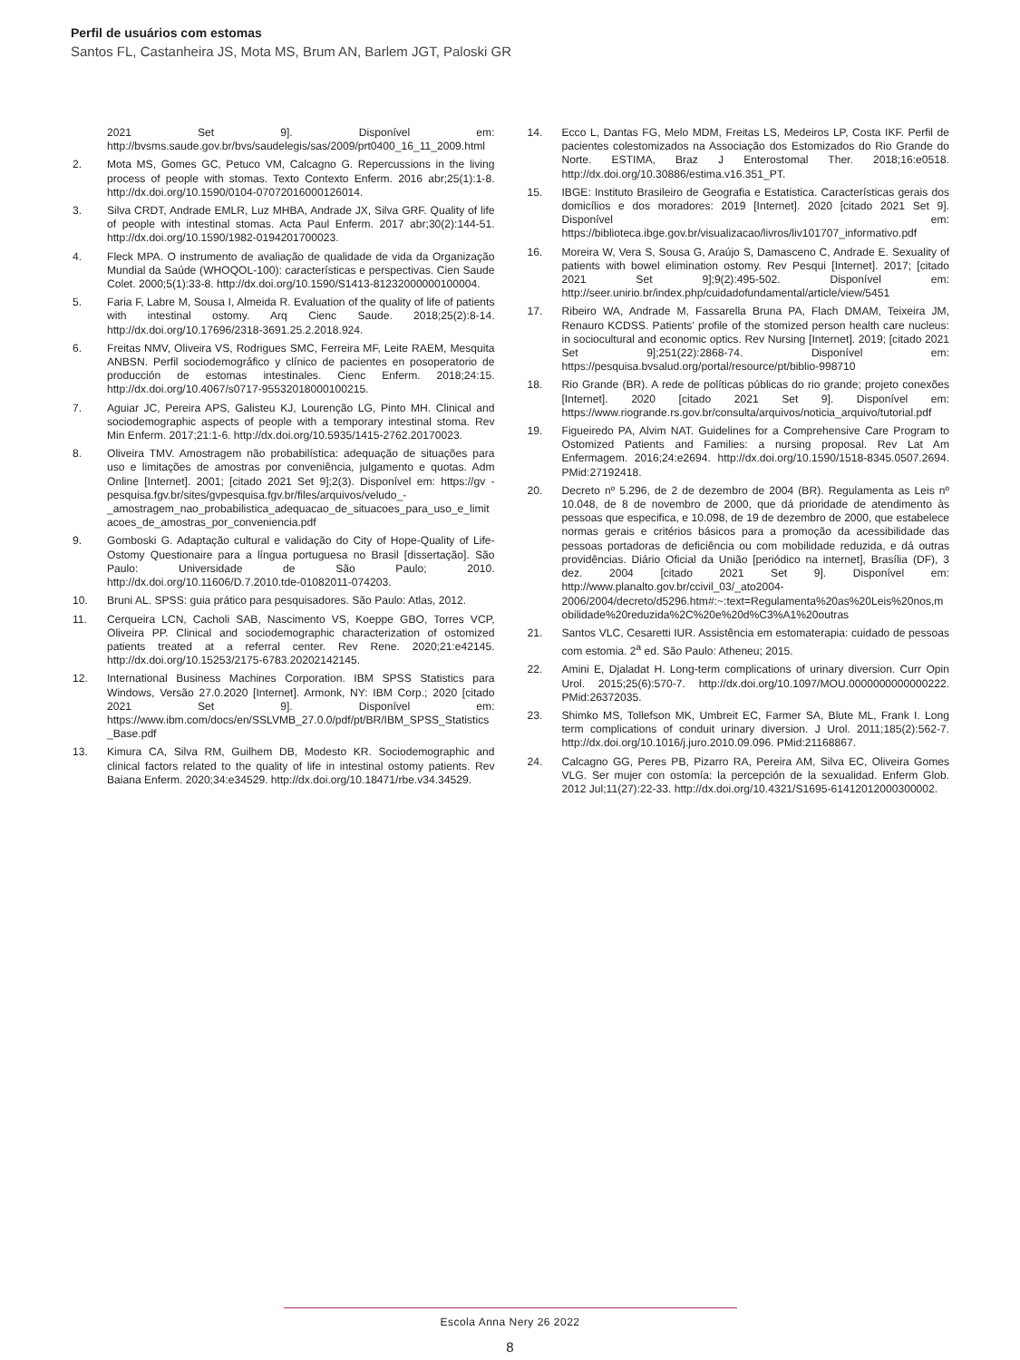Perfil de usuários com estomas
Santos FL, Castanheira JS, Mota MS, Brum AN, Barlem JGT, Paloski GR
2021 Set 9]. Disponível em: http://bvsms.saude.gov.br/bvs/saudelegis/sas/2009/prt0400_16_11_2009.html
2. Mota MS, Gomes GC, Petuco VM, Calcagno G. Repercussions in the living process of people with stomas. Texto Contexto Enferm. 2016 abr;25(1):1-8. http://dx.doi.org/10.1590/0104-07072016000126014.
3. Silva CRDT, Andrade EMLR, Luz MHBA, Andrade JX, Silva GRF. Quality of life of people with intestinal stomas. Acta Paul Enferm. 2017 abr;30(2):144-51. http://dx.doi.org/10.1590/1982-0194201700023.
4. Fleck MPA. O instrumento de avaliação de qualidade de vida da Organização Mundial da Saúde (WHOQOL-100): características e perspectivas. Cien Saude Colet. 2000;5(1):33-8. http://dx.doi.org/10.1590/S1413-81232000000100004.
5. Faria F, Labre M, Sousa I, Almeida R. Evaluation of the quality of life of patients with intestinal ostomy. Arq Cienc Saude. 2018;25(2):8-14. http://dx.doi.org/10.17696/2318-3691.25.2.2018.924.
6. Freitas NMV, Oliveira VS, Rodrigues SMC, Ferreira MF, Leite RAEM, Mesquita ANBSN. Perfil sociodemográfico y clínico de pacientes en posoperatorio de producción de estomas intestinales. Cienc Enferm. 2018;24:15. http://dx.doi.org/10.4067/s0717-95532018000100215.
7. Aguiar JC, Pereira APS, Galisteu KJ, Lourenção LG, Pinto MH. Clinical and sociodemographic aspects of people with a temporary intestinal stoma. Rev Min Enferm. 2017;21:1-6. http://dx.doi.org/10.5935/1415-2762.20170023.
8. Oliveira TMV. Amostragem não probabilística: adequação de situações para uso e limitações de amostras por conveniência, julgamento e quotas. Adm Online [Internet]. 2001; [citado 2021 Set 9];2(3). Disponível em: https://gv - pesquisa.fgv.br/sites/gvpesquisa.fgv.br/files/arquivos/veludo_-_amostragem_nao_probabilistica_adequacao_de_situacoes_para_uso_e_limitacoes_de_amostras_por_conveniencia.pdf
9. Gomboski G. Adaptação cultural e validação do City of Hope-Quality of Life-Ostomy Questionaire para a língua portuguesa no Brasil [dissertação]. São Paulo: Universidade de São Paulo; 2010. http://dx.doi.org/10.11606/D.7.2010.tde-01082011-074203.
10. Bruni AL. SPSS: guia prático para pesquisadores. São Paulo: Atlas, 2012.
11. Cerqueira LCN, Cacholi SAB, Nascimento VS, Koeppe GBO, Torres VCP, Oliveira PP. Clinical and sociodemographic characterization of ostomized patients treated at a referral center. Rev Rene. 2020;21:e42145. http://dx.doi.org/10.15253/2175-6783.20202142145.
12. International Business Machines Corporation. IBM SPSS Statistics para Windows, Versão 27.0.2020 [Internet]. Armonk, NY: IBM Corp.; 2020 [citado 2021 Set 9]. Disponível em: https://www.ibm.com/docs/en/SSLVMB_27.0.0/pdf/pt/BR/IBM_SPSS_Statistics_Base.pdf
13. Kimura CA, Silva RM, Guilhem DB, Modesto KR. Sociodemographic and clinical factors related to the quality of life in intestinal ostomy patients. Rev Baiana Enferm. 2020;34:e34529. http://dx.doi.org/10.18471/rbe.v34.34529.
14. Ecco L, Dantas FG, Melo MDM, Freitas LS, Medeiros LP, Costa IKF. Perfil de pacientes colestomizados na Associação dos Estomizados do Rio Grande do Norte. ESTIMA, Braz J Enterostomal Ther. 2018;16:e0518. http://dx.doi.org/10.30886/estima.v16.351_PT.
15. IBGE: Instituto Brasileiro de Geografia e Estatistica. Características gerais dos domicílios e dos moradores: 2019 [Internet]. 2020 [citado 2021 Set 9]. Disponível em: https://biblioteca.ibge.gov.br/visualizacao/livros/liv101707_informativo.pdf
16. Moreira W, Vera S, Sousa G, Araújo S, Damasceno C, Andrade E. Sexuality of patients with bowel elimination ostomy. Rev Pesqui [Internet]. 2017; [citado 2021 Set 9];9(2):495-502. Disponível em: http://seer.unirio.br/index.php/cuidadofundamental/article/view/5451
17. Ribeiro WA, Andrade M, Fassarella Bruna PA, Flach DMAM, Teixeira JM, Renauro KCDSS. Patients’ profile of the stomized person health care nucleus: in sociocultural and economic optics. Rev Nursing [Internet]. 2019; [citado 2021 Set 9];251(22):2868-74. Disponível em: https://pesquisa.bvsalud.org/portal/resource/pt/biblio-998710
18. Rio Grande (BR). A rede de políticas públicas do rio grande; projeto conexões [Internet]. 2020 [citado 2021 Set 9]. Disponível em: https://www.riogrande.rs.gov.br/consulta/arquivos/noticia_arquivo/tutorial.pdf
19. Figueiredo PA, Alvim NAT. Guidelines for a Comprehensive Care Program to Ostomized Patients and Families: a nursing proposal. Rev Lat Am Enfermagem. 2016;24:e2694. http://dx.doi.org/10.1590/1518-8345.0507.2694. PMid:27192418.
20. Decreto nº 5.296, de 2 de dezembro de 2004 (BR). Regulamenta as Leis nº 10.048, de 8 de novembro de 2000, que dá prioridade de atendimento às pessoas que especifica, e 10.098, de 19 de dezembro de 2000, que estabelece normas gerais e critérios básicos para a promoção da acessibilidade das pessoas portadoras de deficiência ou com mobilidade reduzida, e dá outras providências. Diário Oficial da União [periódico na internet], Brasília (DF), 3 dez. 2004 [citado 2021 Set 9]. Disponível em: http://www.planalto.gov.br/ccivil_03/_ato2004-2006/2004/decreto/d5296.htm#:~:text=Regulamenta%20as%20Leis%20nos,mobilidade%20reduzida%2C%20e%20d%C3%A1%20outras
21. Santos VLC, Cesaretti IUR. Assistência em estomaterapia: cuidado de pessoas com estomia. 2<sup>a</sup> ed. São Paulo: Atheneu; 2015.
22. Amini E, Djaladat H. Long-term complications of urinary diversion. Curr Opin Urol. 2015;25(6):570-7. http://dx.doi.org/10.1097/MOU.0000000000000222. PMid:26372035.
23. Shimko MS, Tollefson MK, Umbreit EC, Farmer SA, Blute ML, Frank I. Long term complications of conduit urinary diversion. J Urol. 2011;185(2):562-7. http://dx.doi.org/10.1016/j.juro.2010.09.096. PMid:21168867.
24. Calcagno GG, Peres PB, Pizarro RA, Pereira AM, Silva EC, Oliveira Gomes VLG. Ser mujer con ostomía: la percepción de la sexualidad. Enferm Glob. 2012 Jul;11(27):22-33. http://dx.doi.org/10.4321/S1695-61412012000300002.
Escola Anna Nery 26 2022
8